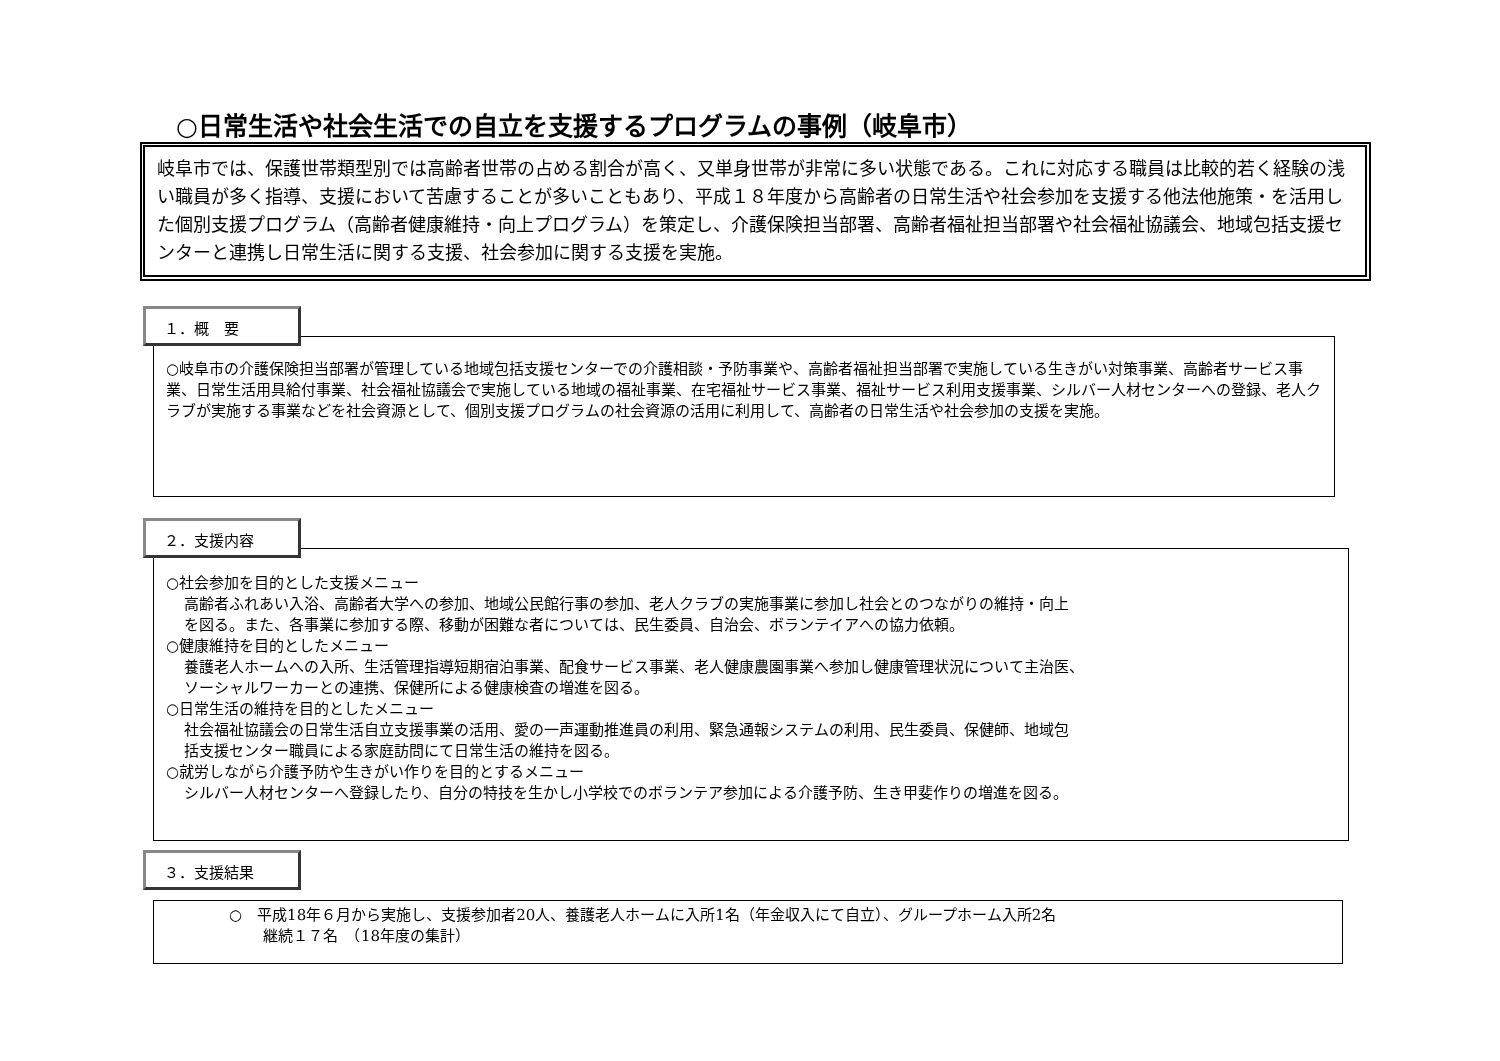○日常生活や社会生活での自立を支援するプログラムの事例（岐阜市）
岐阜市では、保護世帯類型別では高齢者世帯の占める割合が高く、又単身世帯が非常に多い状態である。これに対応する職員は比較的若く経験の浅い職員が多く指導、支援において苦慮することが多いこともあり、平成１８年度から高齢者の日常生活や社会参加を支援する他法他施策・を活用した個別支援プログラム（高齢者健康維持・向上プログラム）を策定し、介護保険担当部署、高齢者福祉担当部署や社会福祉協議会、地域包括支援センターと連携し日常生活に関する支援、社会参加に関する支援を実施。
１．概　要
○岐阜市の介護保険担当部署が管理している地域包括支援センターでの介護相談・予防事業や、高齢者福祉担当部署で実施している生きがい対策事業、高齢者サービス事業、日常生活用具給付事業、社会福祉協議会で実施している地域の福祉事業、在宅福祉サービス事業、福祉サービス利用支援事業、シルバー人材センターへの登録、老人クラブが実施する事業などを社会資源として、個別支援プログラムの社会資源の活用に利用して、高齢者の日常生活や社会参加の支援を実施。
２．支援内容
○社会参加を目的とした支援メニュー
高齢者ふれあい入浴、高齢者大学への参加、地域公民館行事の参加、老人クラブの実施事業に参加し社会とのつながりの維持・向上
を図る。また、各事業に参加する際、移動が困難な者については、民生委員、自治会、ボランテイアへの協力依頼。
○健康維持を目的としたメニュー
養護老人ホームへの入所、生活管理指導短期宿泊事業、配食サービス事業、老人健康農園事業へ参加し健康管理状況について主治医、
ソーシャルワーカーとの連携、保健所による健康検査の増進を図る。
○日常生活の維持を目的としたメニュー
社会福祉協議会の日常生活自立支援事業の活用、愛の一声運動推進員の利用、緊急通報システムの利用、民生委員、保健師、地域包
括支援センター職員による家庭訪問にて日常生活の維持を図る。
○就労しながら介護予防や生きがい作りを目的とするメニュー
シルバー人材センターへ登録したり、自分の特技を生かし小学校でのボランテア参加による介護予防、生き甲斐作りの増進を図る。
３．支援結果
○　平成18年６月から実施し、支援参加者20人、養護老人ホームに入所1名（年金収入にて自立）、グループホーム入所2名
継続１７名　（18年度の集計）